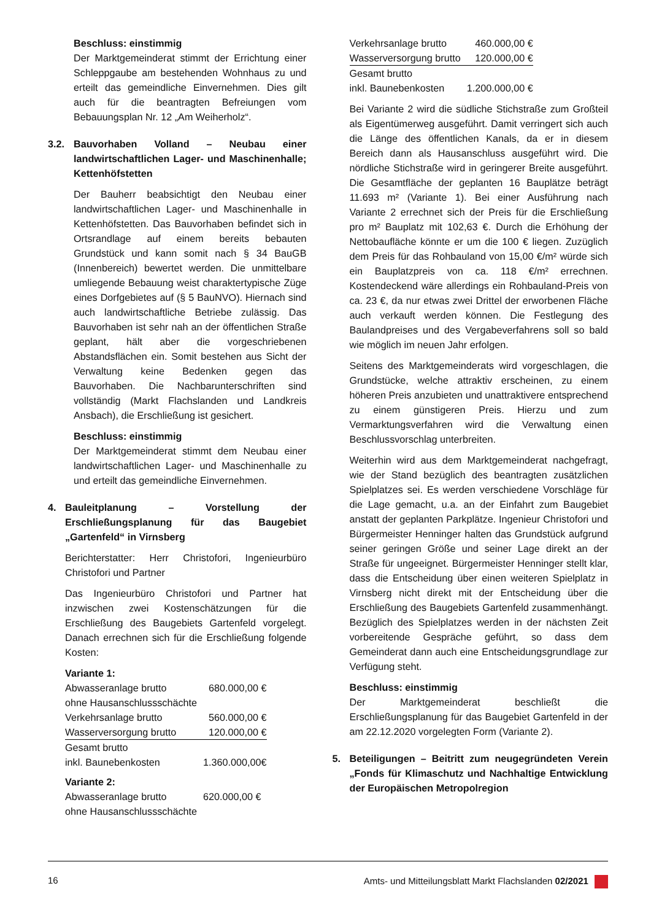Beschluss: einstimmig
Der Marktgemeinderat stimmt der Errichtung einer Schleppgaube am bestehenden Wohnhaus zu und erteilt das gemeindliche Einvernehmen. Dies gilt auch für die beantragten Befreiungen vom Bebauungsplan Nr. 12 „Am Weiherholz“.
3.2. Bauvorhaben Volland – Neubau einer landwirtschaftlichen Lager- und Maschinenhalle; Kettenhöfstetten
Der Bauherr beabsichtigt den Neubau einer landwirtschaftlichen Lager- und Maschinenhalle in Kettenhöfstetten. Das Bauvorhaben befindet sich in Ortsrandlage auf einem bereits bebauten Grundstück und kann somit nach § 34 BauGB (Innenbereich) bewertet werden. Die unmittelbare umliegende Bebauung weist charaktertypische Züge eines Dorfgebietes auf (§ 5 BauNVO). Hiernach sind auch landwirtschaftliche Betriebe zulässig. Das Bauvorhaben ist sehr nah an der öffentlichen Straße geplant, hält aber die vorgeschriebenen Abstandsflächen ein. Somit bestehen aus Sicht der Verwaltung keine Bedenken gegen das Bauvorhaben. Die Nachbarunterschriften sind vollständig (Markt Flachslanden und Landkreis Ansbach), die Erschließung ist gesichert.
Beschluss: einstimmig
Der Marktgemeinderat stimmt dem Neubau einer landwirtschaftlichen Lager- und Maschinenhalle zu und erteilt das gemeindliche Einvernehmen.
4. Bauleitplanung – Vorstellung der Erschließungsplanung für das Baugebiet „Gartenfeld“ in Virnsberg
Berichterstatter: Herr Christofori, Ingenieurbüro Christofori und Partner
Das Ingenieurbüro Christofori und Partner hat inzwischen zwei Kostenschätzungen für die Erschließung des Baugebiets Gartenfeld vorgelegt. Danach errechnen sich für die Erschließung folgende Kosten:
Variante 1:
| Abwasseranlage brutto ohne Hausanschlussschächte | 680.000,00 € |
| Verkehrsanlage brutto | 560.000,00 € |
| Wasserversorgung brutto | 120.000,00 € |
| Gesamt brutto inkl. Baunebenkosten | 1.360.000,00€ |
Variante 2:
| Abwasseranlage brutto ohne Hausanschlussschächte | 620.000,00 € |
| Verkehrsanlage brutto | 460.000,00 € |
| Wasserversorgung brutto | 120.000,00 € |
| Gesamt brutto inkl. Baunebenkosten | 1.200.000,00 € |
Bei Variante 2 wird die südliche Stichstraße zum Großteil als Eigentümerweg ausgeführt. Damit verringert sich auch die Länge des öffentlichen Kanals, da er in diesem Bereich dann als Hausanschluss ausgeführt wird. Die nördliche Stichstraße wird in geringerer Breite ausgeführt. Die Gesamtfläche der geplanten 16 Bauplätze beträgt 11.693 m² (Variante 1). Bei einer Ausführung nach Variante 2 errechnet sich der Preis für die Erschließung pro m² Bauplatz mit 102,63 €. Durch die Erhöhung der Nettobaufläche könnte er um die 100 € liegen. Zuzüglich dem Preis für das Rohbauland von 15,00 €/m² würde sich ein Bauplatzpreis von ca. 118 €/m² errechnen. Kostendeckend wäre allerdings ein Rohbauland-Preis von ca. 23 €, da nur etwas zwei Drittel der erworbenen Fläche auch verkauft werden können. Die Festlegung des Baulandpreises und des Vergabeverfahrens soll so bald wie möglich im neuen Jahr erfolgen.
Seitens des Marktgemeinderats wird vorgeschlagen, die Grundstücke, welche attraktiv erscheinen, zu einem höheren Preis anzubieten und unattraktivere entsprechend zu einem günstigeren Preis. Hierzu und zum Vermarktungsverfahren wird die Verwaltung einen Beschlussvorschlag unterbreiten.
Weiterhin wird aus dem Marktgemeinderat nachgefragt, wie der Stand bezüglich des beantragten zusätzlichen Spielplatzes sei. Es werden verschiedene Vorschläge für die Lage gemacht, u.a. an der Einfahrt zum Baugebiet anstatt der geplanten Parkplätze. Ingenieur Christofori und Bürgermeister Henninger halten das Grundstück aufgrund seiner geringen Größe und seiner Lage direkt an der Straße für ungeeignet. Bürgermeister Henninger stellt klar, dass die Entscheidung über einen weiteren Spielplatz in Virnsberg nicht direkt mit der Entscheidung über die Erschließung des Baugebiets Gartenfeld zusammenhängt. Bezüglich des Spielplatzes werden in der nächsten Zeit vorbereitende Gespräche geführt, so dass dem Gemeinderat dann auch eine Entscheidungsgrundlage zur Verfügung steht.
Beschluss: einstimmig
Der Marktgemeinderat beschließt die Erschließungsplanung für das Baugebiet Gartenfeld in der am 22.12.2020 vorgelegten Form (Variante 2).
5. Beteiligungen – Beitritt zum neugegründeten Verein „Fonds für Klimaschutz und Nachhaltige Entwicklung der Europäischen Metropolregion
16 Amts- und Mitteilungsblatt Markt Flachslanden 02/2021